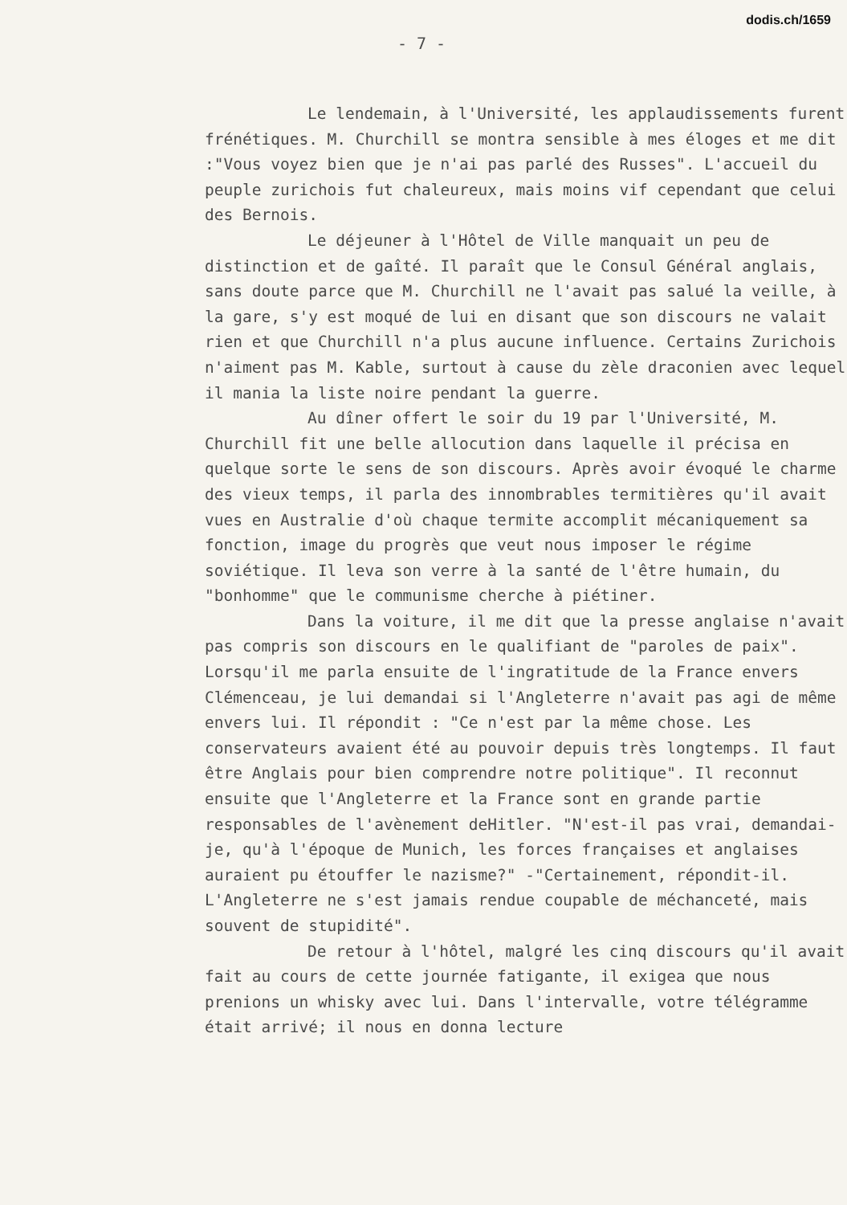dodis.ch/1659
- 7 -
Le lendemain, à l'Université, les applaudissements furent frénétiques. M. Churchill se montra sensible à mes éloges et me dit :"Vous voyez bien que je n'ai pas parlé des Russes". L'accueil du peuple zurichois fut chaleureux, mais moins vif cependant que celui des Bernois.
Le déjeuner à l'Hôtel de Ville manquait un peu de distinction et de gaîté. Il paraît que le Consul Général anglais, sans doute parce que M. Churchill ne l'avait pas salué la veille, à la gare, s'y est moqué de lui en disant que son discours ne valait rien et que Churchill n'a plus aucune influence. Certains Zurichois n'aiment pas M. Kable, surtout à cause du zèle draconien avec lequel il mania la liste noire pendant la guerre.
Au dîner offert le soir du 19 par l'Université, M. Churchill fit une belle allocution dans laquelle il précisa en quelque sorte le sens de son discours. Après avoir évoqué le charme des vieux temps, il parla des innombrables termitières qu'il avait vues en Australie d'où chaque termite accomplit mécaniquement sa fonction, image du progrès que veut nous imposer le régime soviétique. Il leva son verre à la santé de l'être humain, du "bonhomme" que le communisme cherche à piétiner.
Dans la voiture, il me dit que la presse anglaise n'avait pas compris son discours en le qualifiant de "paroles de paix". Lorsqu'il me parla ensuite de l'ingratitude de la France envers Clémenceau, je lui demandai si l'Angleterre n'avait pas agi de même envers lui. Il répondit : "Ce n'est par la même chose. Les conservateurs avaient été au pouvoir depuis très longtemps. Il faut être Anglais pour bien comprendre notre politique". Il reconnut ensuite que l'Angleterre et la France sont en grande partie responsables de l'avènement deHitler. "N'est-il pas vrai, demandai-je, qu'à l'époque de Munich, les forces françaises et anglaises auraient pu étouffer le nazisme?" -"Certainement, répondit-il. L'Angleterre ne s'est jamais rendue coupable de méchanceté, mais souvent de stupidité".
De retour à l'hôtel, malgré les cinq discours qu'il avait fait au cours de cette journée fatigante, il exigea que nous prenions un whisky avec lui. Dans l'intervalle, votre télégramme était arrivé; il nous en donna lecture